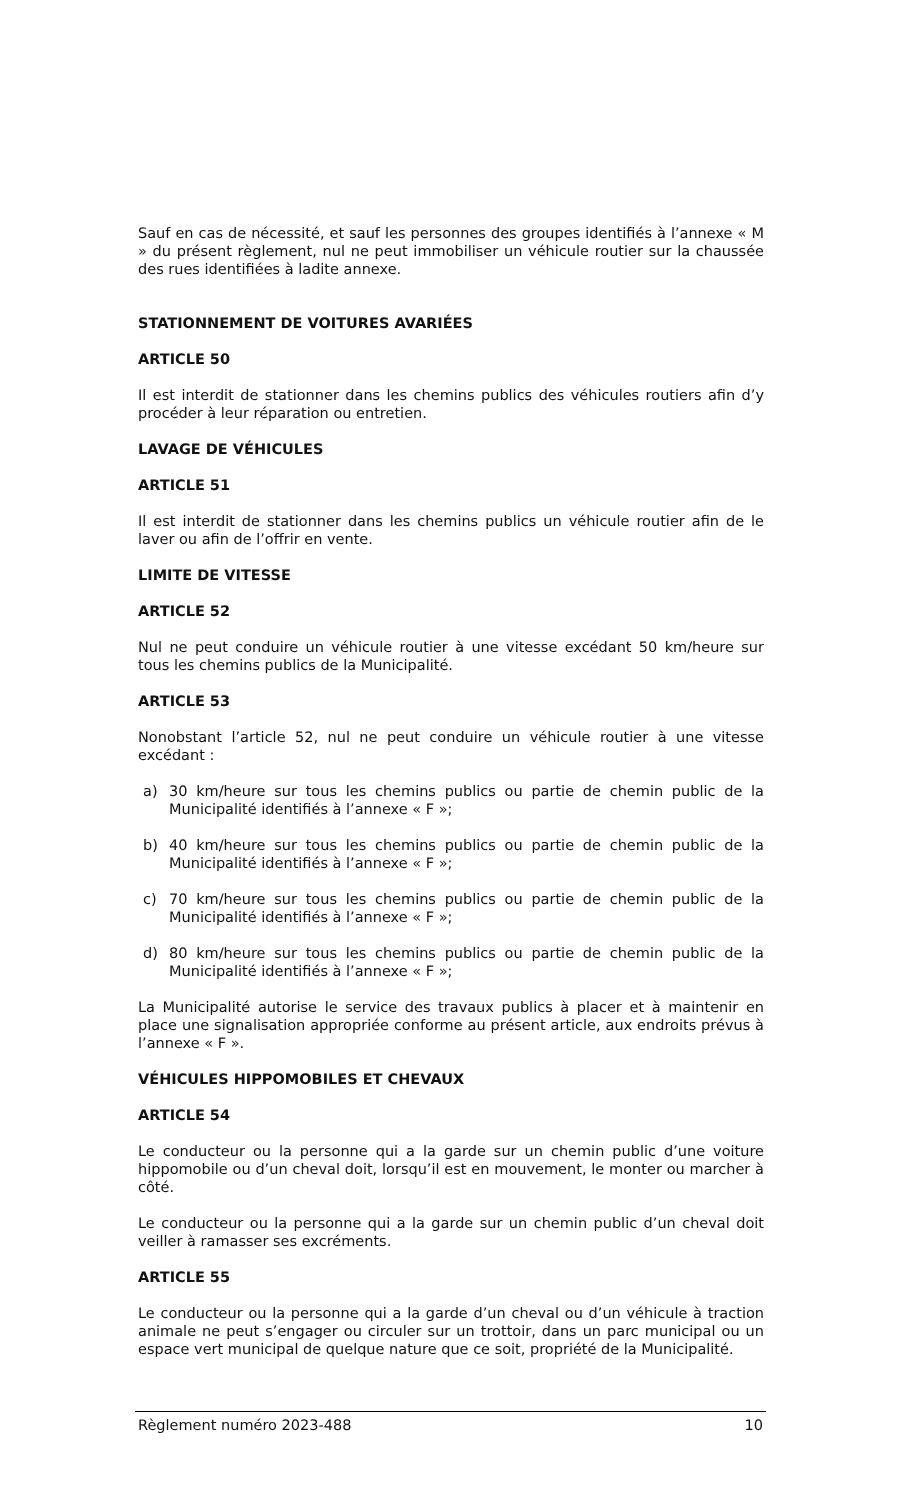Sauf en cas de nécessité, et sauf les personnes des groupes identifiés à l’annexe « M » du présent règlement, nul ne peut immobiliser un véhicule routier sur la chaussée des rues identifiées à ladite annexe.
STATIONNEMENT DE VOITURES AVARIÉES
ARTICLE 50
Il est interdit de stationner dans les chemins publics des véhicules routiers afin d’y procéder à leur réparation ou entretien.
LAVAGE DE VÉHICULES
ARTICLE 51
Il est interdit de stationner dans les chemins publics un véhicule routier afin de le laver ou afin de l’offrir en vente.
LIMITE DE VITESSE
ARTICLE 52
Nul ne peut conduire un véhicule routier à une vitesse excédant 50 km/heure sur tous les chemins publics de la Municipalité.
ARTICLE 53
Nonobstant l’article 52, nul ne peut conduire un véhicule routier à une vitesse excédant :
a) 30 km/heure sur tous les chemins publics ou partie de chemin public de la Municipalité identifiés à l’annexe « F »;
b) 40 km/heure sur tous les chemins publics ou partie de chemin public de la Municipalité identifiés à l’annexe « F »;
c) 70 km/heure sur tous les chemins publics ou partie de chemin public de la Municipalité identifiés à l’annexe « F »;
d) 80 km/heure sur tous les chemins publics ou partie de chemin public de la Municipalité identifiés à l’annexe « F »;
La Municipalité autorise le service des travaux publics à placer et à maintenir en place une signalisation appropriée conforme au présent article, aux endroits prévus à l’annexe « F ».
VÉHICULES HIPPOMOBILES ET CHEVAUX
ARTICLE 54
Le conducteur ou la personne qui a la garde sur un chemin public d’une voiture hippomobile ou d’un cheval doit, lorsqu’il est en mouvement, le monter ou marcher à côté.
Le conducteur ou la personne qui a la garde sur un chemin public d’un cheval doit veiller à ramasser ses excréments.
ARTICLE 55
Le conducteur ou la personne qui a la garde d’un cheval ou d’un véhicule à traction animale ne peut s’engager ou circuler sur un trottoir, dans un parc municipal ou un espace vert municipal de quelque nature que ce soit, propriété de la Municipalité.
Règlement numéro 2023-488 10